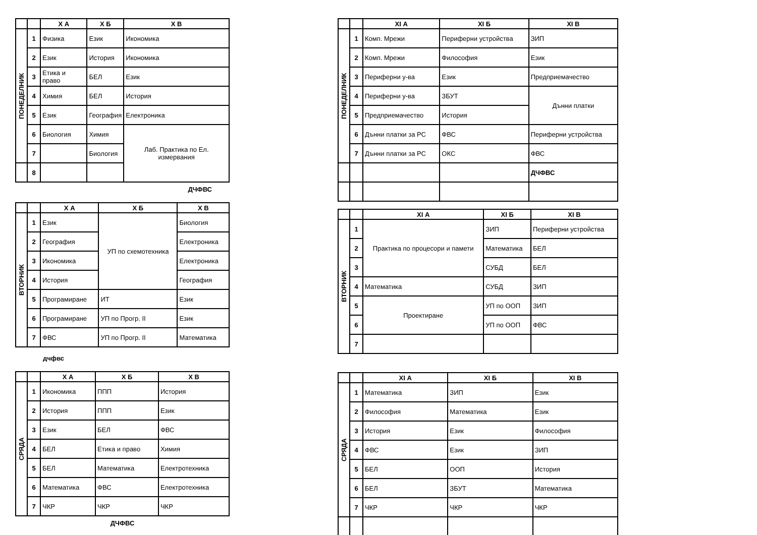| | | Х А | Х Б | Х В |
| --- | --- | --- | --- | --- |
| ПОНЕДЕЛНИК | 1 | Физика | Език | Икономика |
| | 2 | Език | История | Икономика |
| | 3 | Етика и право | БЕЛ | Език |
| | 4 | Химия | БЕЛ | История |
| | 5 | Език | География | Електроника |
| | 6 | Биология | Химия | Лаб. Практика по Ел. измервания |
| | 7 | | Биология | |
| | 8 | | | |
ДЧФВС
| | | Х А | Х Б | Х В |
| --- | --- | --- | --- | --- |
| ВТОРНИК | 1 | Език | УП по схемотехника | Биология |
| | 2 | География | | Електроника |
| | 3 | Икономика | | Електроника |
| | 4 | История | | География |
| | 5 | Програмиране | ИТ | Език |
| | 6 | Програмиране | УП по Прогр. II | Език |
| | 7 | ФВС | УП по Прогр. II | Математика |
дчфвс
| | | Х А | Х Б | Х В |
| --- | --- | --- | --- | --- |
| СРЯДА | 1 | Икономика | ППП | История |
| | 2 | История | ППП | Език |
| | 3 | Език | БЕЛ | ФВС |
| | 4 | БЕЛ | Етика и право | Химия |
| | 5 | БЕЛ | Математика | Електротехника |
| | 6 | Математика | ФВС | Електротехника |
| | 7 | ЧКР | ЧКР | ЧКР |
ДЧФВС
| | | XI А | XI Б | XI В |
| --- | --- | --- | --- | --- |
| ПОНЕДЕЛНИК | 1 | Комп. Мрежи | Периферни устройства | ЗИП |
| | 2 | Комп. Мрежи | Философия | Език |
| | 3 | Периферни у-ва | Език | Предприемачество |
| | 4 | Периферни у-ва | ЗБУТ | Дънни платки |
| | 5 | Предприемачество | История | |
| | 6 | Дънни платки за РС | ФВС | Периферни устройства |
| | 7 | Дънни платки за РС | ОКС | ФВС |
| | | | | ДЧФВС |
| | | XI А | XI Б | XI В |
| --- | --- | --- | --- | --- |
| ВТОРНИК | 1 | Практика по процесори и памети | ЗИП | Периферни устройства |
| | 2 | | Математика | БЕЛ |
| | 3 | | СУБД | БЕЛ |
| | 4 | Математика | СУБД | ЗИП |
| | 5 | Проектиране | УП по ООП | ЗИП |
| | 6 | | УП по ООП | ФВС |
| | 7 | | | |
| | | XI А | XI Б | XI В |
| --- | --- | --- | --- | --- |
| СРЯДА | 1 | Математика | ЗИП | Език |
| | 2 | Философия | Математика | Език |
| | 3 | История | Език | Философия |
| | 4 | ФВС | Език | ЗИП |
| | 5 | БЕЛ | ООП | История |
| | 6 | БЕЛ | ЗБУТ | Математика |
| | 7 | ЧКР | ЧКР | ЧКР |